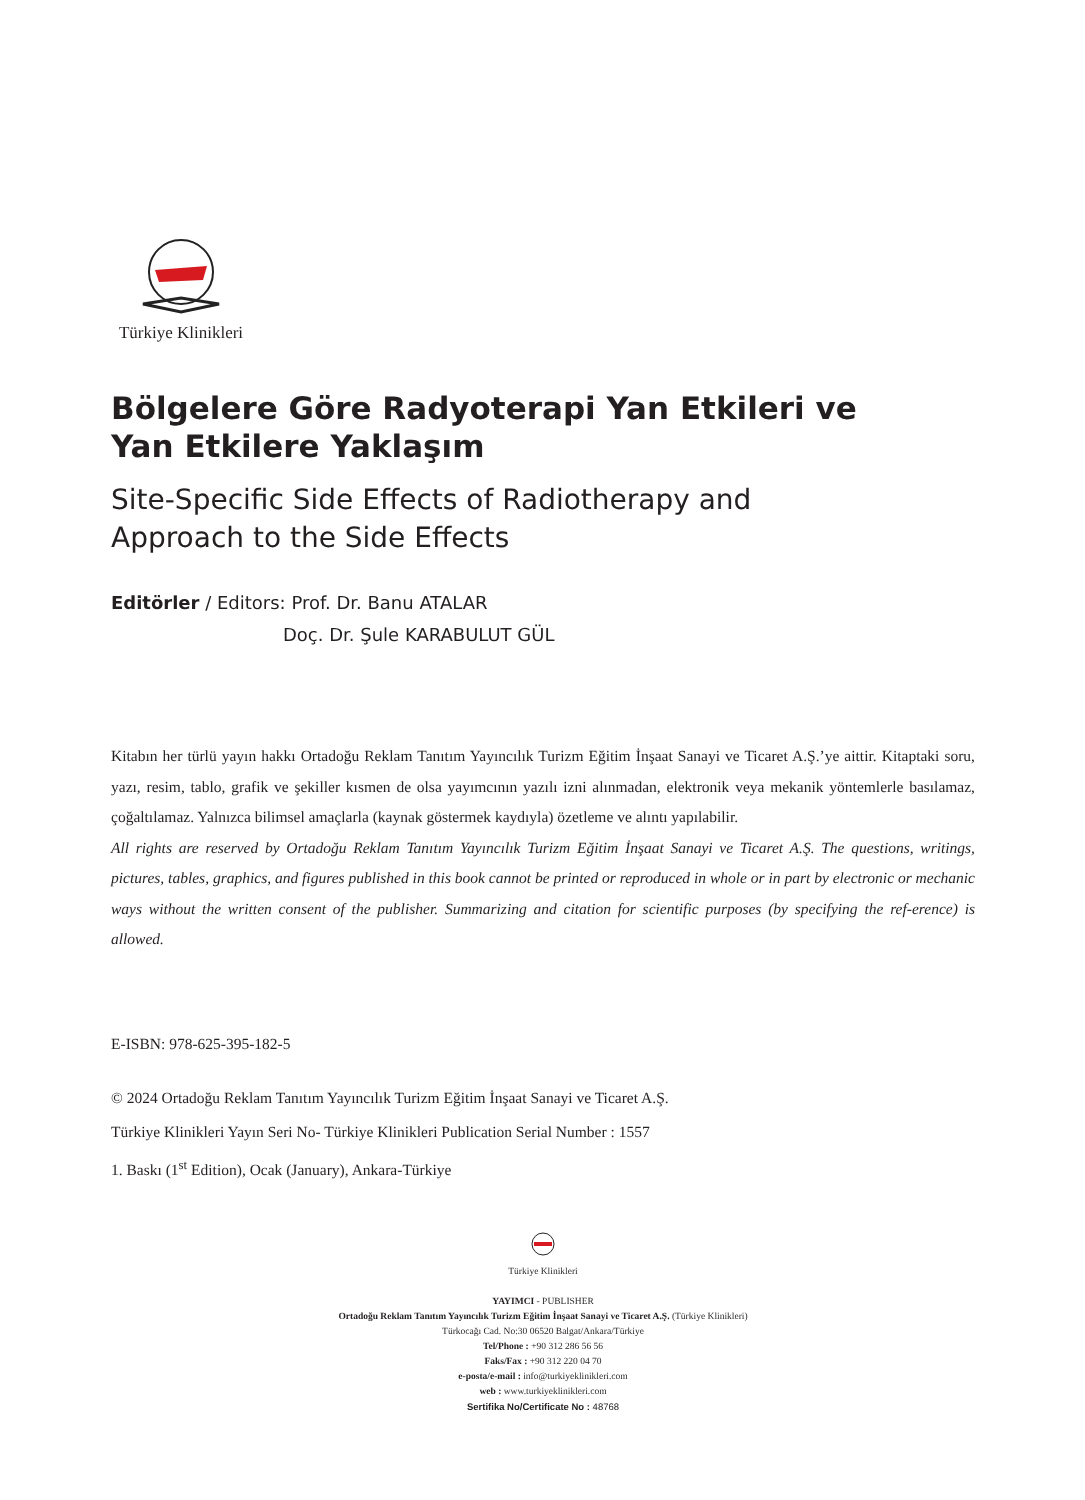Türkiye Klinikleri
Bölgelere Göre Radyoterapi Yan Etkileri ve
Yan Etkilere Yaklaşım
Site-Specific Side Effects of Radiotherapy and
Approach to the Side Effects
Editörler / Editors: Prof. Dr. Banu ATALAR
Doç. Dr. Şule KARABULUT GÜL
Kitabın her türlü yayın hakkı Ortadoğu Reklam Tanıtım Yayıncılık Turizm Eğitim İnşaat Sanayi ve Ticaret A.Ş.’ye aittir. Kitaptaki soru, yazı, resim, tablo, grafik ve şekiller kısmen de olsa yayımcının yazılı izni alınmadan, elektronik veya mekanik yöntemlerle basılamaz, çoğaltılamaz. Yalnızca bilimsel amaçlarla (kaynak göstermek kaydıyla) özetleme ve alıntı yapılabilir.
All rights are reserved by Ortadoğu Reklam Tanıtım Yayıncılık Turizm Eğitim İnşaat Sanayi ve Ticaret A.Ş. The questions, writings, pictures, tables, graphics, and figures published in this book cannot be printed or reproduced in whole or in part by electronic or mechanic ways without the written consent of the publisher. Summarizing and citation for scientific purposes (by specifying the ref-erence) is allowed.
E-ISBN: 978-625-395-182-5
© 2024 Ortadoğu Reklam Tanıtım Yayıncılık Turizm Eğitim İnşaat Sanayi ve Ticaret A.Ş.
Türkiye Klinikleri Yayın Seri No- Türkiye Klinikleri Publication Serial Number : 1557
1. Baskı (1<sup>st</sup> Edition), Ocak (January), Ankara-Türkiye
Türkiye Klinikleri
YAYIMCI - PUBLISHER
Ortadoğu Reklam Tanıtım Yayıncılık Turizm Eğitim İnşaat Sanayi ve Ticaret A.Ş. (Türkiye Klinikleri)
Türkocağı Cad. No:30 06520 Balgat/Ankara/Türkiye
Tel/Phone : +90 312 286 56 56
Faks/Fax : +90 312 220 04 70
e-posta/e-mail : info@turkiyeklinikleri.com
web : www.turkiyeklinikleri.com
Sertifika No/Certificate No : 48768